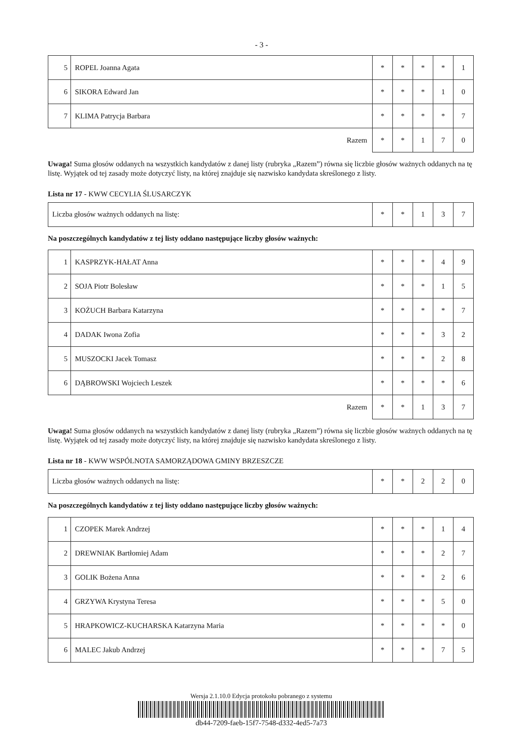- 3 -
| 5 | ROPEL Joanna Agata | * | * | * | * | 1 |
| 6 | SIKORA Edward Jan | * | * | * | 1 | 0 |
| 7 | KLIMA Patrycja Barbara | * | * | * | * | 7 |
| Razem | | * | * | 1 | 7 | 0 |
Uwaga! Suma głosów oddanych na wszystkich kandydatów z danej listy (rubryka „Razem”) równa się liczbie głosów ważnych oddanych na tę listę. Wyjątek od tej zasady może dotyczyć listy, na której znajduje się nazwisko kandydata skreślonego z listy.
Lista nr 17 - KWW CECYLIA ŚLUSARCZYK
| Liczba głosów ważnych oddanych na listę: | * | * | 1 | 3 | 7 |
Na poszczególnych kandydatów z tej listy oddano następujące liczby głosów ważnych:
| 1 | KASPRZYK-HAŁAT Anna | * | * | * | 4 | 9 |
| 2 | SOJA Piotr Bolesław | * | * | * | 1 | 5 |
| 3 | KOŻUCH Barbara Katarzyna | * | * | * | * | 7 |
| 4 | DADAK Iwona Zofia | * | * | * | 3 | 2 |
| 5 | MUSZOCKI Jacek Tomasz | * | * | * | 2 | 8 |
| 6 | DĄBROWSKI Wojciech Leszek | * | * | * | * | 6 |
| Razem | | * | * | 1 | 3 | 7 |
Uwaga! Suma głosów oddanych na wszystkich kandydatów z danej listy (rubryka „Razem”) równa się liczbie głosów ważnych oddanych na tę listę. Wyjątek od tej zasady może dotyczyć listy, na której znajduje się nazwisko kandydata skreślonego z listy.
Lista nr 18 - KWW WSPÓLNOTA SAMORZĄDOWA GMINY BRZESZCZE
| Liczba głosów ważnych oddanych na listę: | * | * | 2 | 2 | 0 |
Na poszczególnych kandydatów z tej listy oddano następujące liczby głosów ważnych:
| 1 | CZOPEK Marek Andrzej | * | * | * | 1 | 4 |
| 2 | DREWNIAK Bartłomiej Adam | * | * | * | 2 | 7 |
| 3 | GOLIK Bożena Anna | * | * | * | 2 | 6 |
| 4 | GRZYWA Krystyna Teresa | * | * | * | 5 | 0 |
| 5 | HRAPKOWICZ-KUCHARSKA Katarzyna Maria | * | * | * | * | 0 |
| 6 | MALEC Jakub Andrzej | * | * | * | 7 | 5 |
Wersja 2.1.10.0 Edycja protokołu pobranego z systemu
db44-7209-faeb-15f7-7548-d332-4ed5-7a73